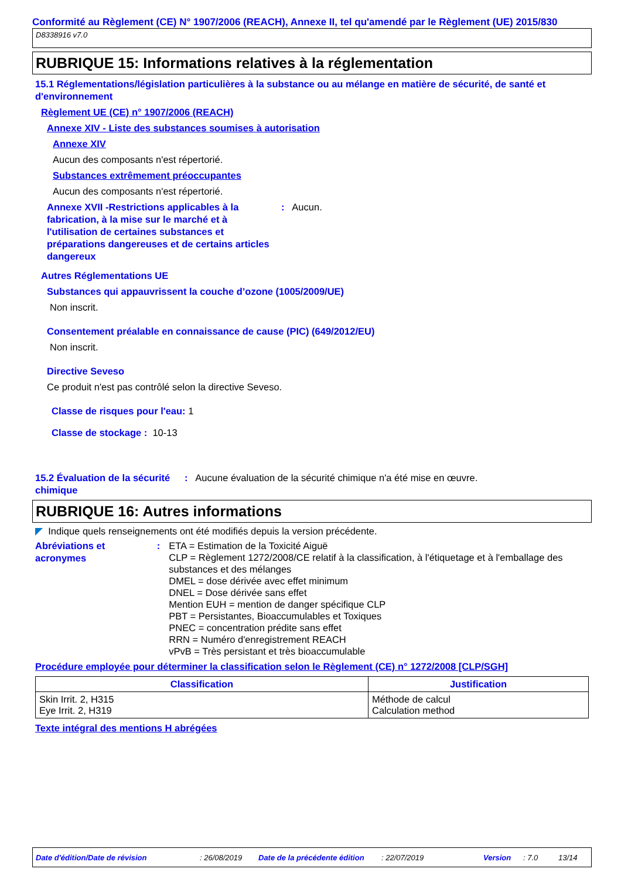Conformité au Règlement (CE) N° 1907/2006 (REACH), Annexe II, tel qu'amendé par le Règlement (UE) 2015/830
D8338916 v7.0
RUBRIQUE 15: Informations relatives à la réglementation
15.1 Réglementations/législation particulières à la substance ou au mélange en matière de sécurité, de santé et d'environnement
Règlement UE (CE) n° 1907/2006 (REACH)
Annexe XIV - Liste des substances soumises à autorisation
Annexe XIV
Aucun des composants n'est répertorié.
Substances extrêmement préoccupantes
Aucun des composants n'est répertorié.
Annexe XVII -Restrictions applicables à la fabrication, à la mise sur le marché et à l'utilisation de certaines substances et préparations dangereuses et de certains articles dangereux
: Aucun.
Autres Réglementations UE
Substances qui appauvrissent la couche d’ozone (1005/2009/UE)
Non inscrit.
Consentement préalable en connaissance de cause (PIC) (649/2012/EU)
Non inscrit.
Directive Seveso
Ce produit n'est pas contrôlé selon la directive Seveso.
Classe de risques pour l'eau: 1
Classe de stockage : 10-13
15.2 Évaluation de la sécurité chimique
: Aucune évaluation de la sécurité chimique n'a été mise en œuvre.
RUBRIQUE 16: Autres informations
◤ Indique quels renseignements ont été modifiés depuis la version précédente.
Abréviations et acronymes :
ETA = Estimation de la Toxicité Aiguë
CLP = Règlement 1272/2008/CE relatif à la classification, à l'étiquetage et à l'emballage des substances et des mélanges
DMEL = dose dérivée avec effet minimum
DNEL = Dose dérivée sans effet
Mention EUH = mention de danger spécifique CLP
PBT = Persistantes, Bioaccumulables et Toxiques
PNEC = concentration prédite sans effet
RRN = Numéro d'enregistrement REACH
vPvB = Très persistant et très bioaccumulable
Procédure employée pour déterminer la classification selon le Règlement (CE) n° 1272/2008 [CLP/SGH]
| Classification | Justification |
| --- | --- |
| Skin Irrit. 2, H315 Eye Irrit. 2, H319 | Méthode de calcul Calculation method |
Texte intégral des mentions H abrégées
Date d'édition/Date de révision: 26/08/2019 Date de la précédente édition: 22/07/2019 Version: 7.0 13/14